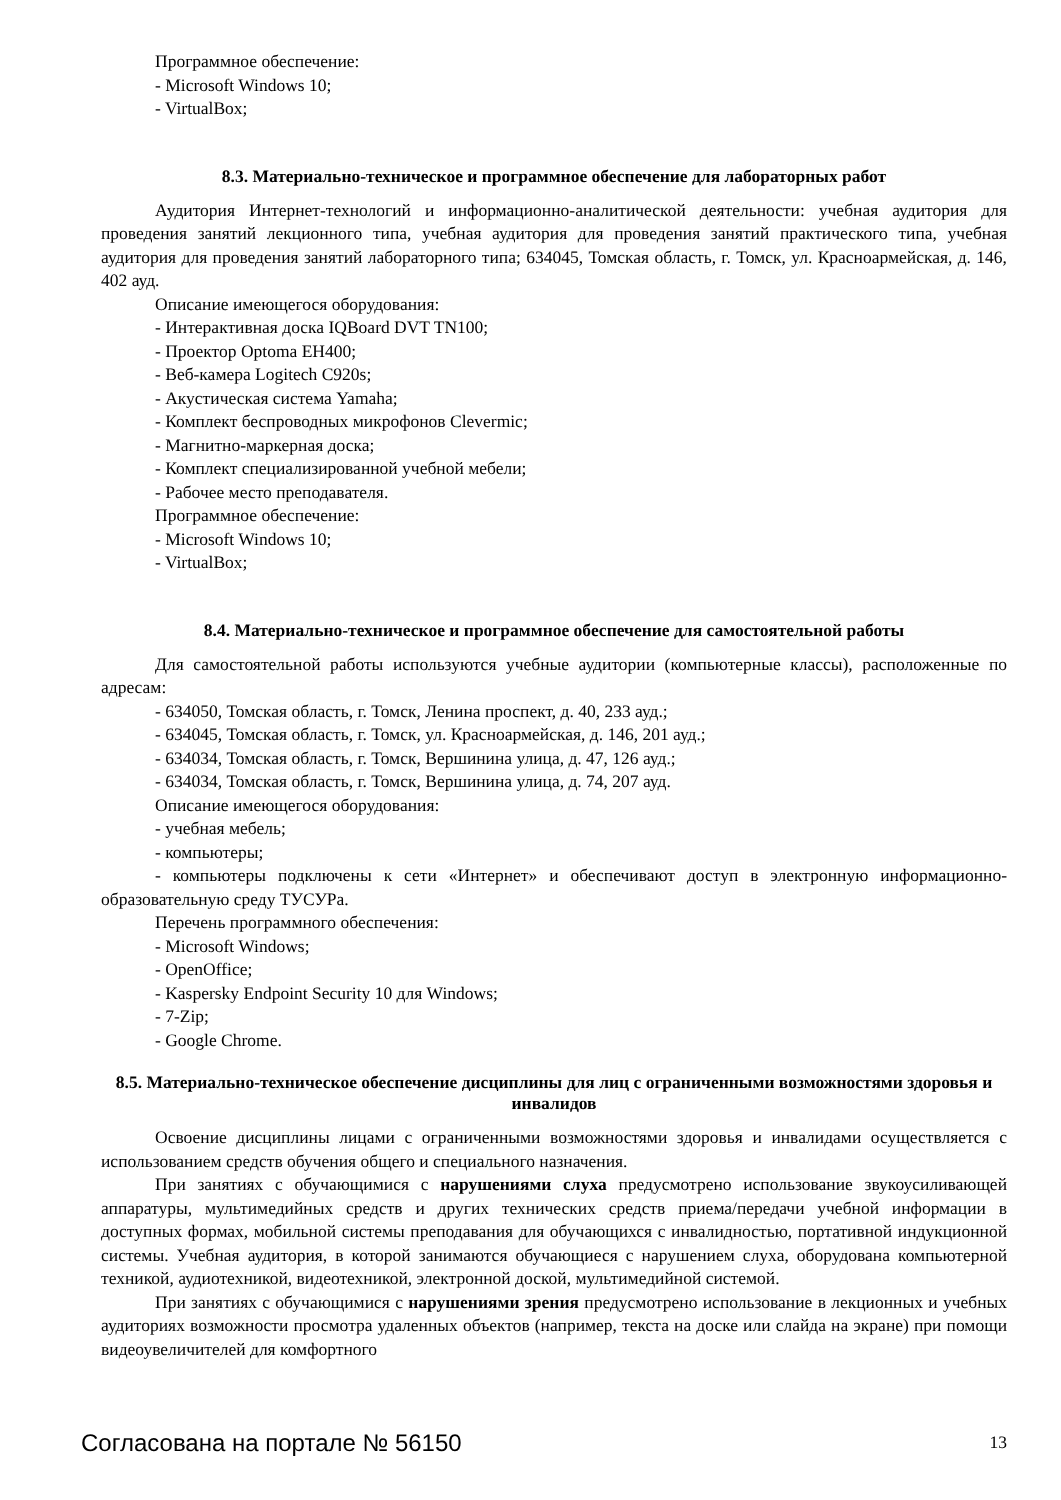Программное обеспечение:
- Microsoft Windows 10;
- VirtualBox;
8.3. Материально-техническое и программное обеспечение для лабораторных работ
Аудитория Интернет-технологий и информационно-аналитической деятельности: учебная аудитория для проведения занятий лекционного типа, учебная аудитория для проведения занятий практического типа, учебная аудитория для проведения занятий лабораторного типа; 634045, Томская область, г. Томск, ул. Красноармейская, д. 146, 402 ауд.
Описание имеющегося оборудования:
- Интерактивная доска IQBoard DVT TN100;
- Проектор Optoma EH400;
- Веб-камера Logitech C920s;
- Акустическая система Yamaha;
- Комплект беспроводных микрофонов Clevermic;
- Магнитно-маркерная доска;
- Комплект специализированной учебной мебели;
- Рабочее место преподавателя.
Программное обеспечение:
- Microsoft Windows 10;
- VirtualBox;
8.4. Материально-техническое и программное обеспечение для самостоятельной работы
Для самостоятельной работы используются учебные аудитории (компьютерные классы), расположенные по адресам:
- 634050, Томская область, г. Томск, Ленина проспект, д. 40, 233 ауд.;
- 634045, Томская область, г. Томск, ул. Красноармейская, д. 146, 201 ауд.;
- 634034, Томская область, г. Томск, Вершинина улица, д. 47, 126 ауд.;
- 634034, Томская область, г. Томск, Вершинина улица, д. 74, 207 ауд.
Описание имеющегося оборудования:
- учебная мебель;
- компьютеры;
- компьютеры подключены к сети «Интернет» и обеспечивают доступ в электронную информационно-образовательную среду ТУСУРа.
Перечень программного обеспечения:
- Microsoft Windows;
- OpenOffice;
- Kaspersky Endpoint Security 10 для Windows;
- 7-Zip;
- Google Chrome.
8.5. Материально-техническое обеспечение дисциплины для лиц с ограниченными возможностями здоровья и инвалидов
Освоение дисциплины лицами с ограниченными возможностями здоровья и инвалидами осуществляется с использованием средств обучения общего и специального назначения.
При занятиях с обучающимися с нарушениями слуха предусмотрено использование звукоусиливающей аппаратуры, мультимедийных средств и других технических средств приема/передачи учебной информации в доступных формах, мобильной системы преподавания для обучающихся с инвалидностью, портативной индукционной системы. Учебная аудитория, в которой занимаются обучающиеся с нарушением слуха, оборудована компьютерной техникой, аудиотехникой, видеотехникой, электронной доской, мультимедийной системой.
При занятиях с обучающимися с нарушениями зрения предусмотрено использование в лекционных и учебных аудиториях возможности просмотра удаленных объектов (например, текста на доске или слайда на экране) при помощи видеоувеличителей для комфортного
Согласована на портале № 56150 13